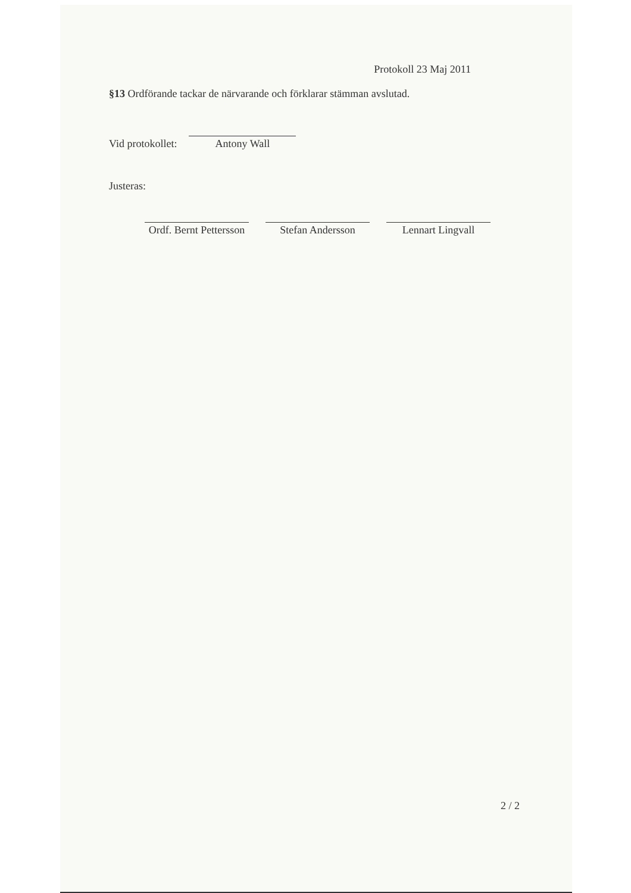Protokoll 23 Maj 2011
§13 Ordförande tackar de närvarande och förklarar stämman avslutad.
Vid protokollet:
Antony Wall
Justeras:
Ordf. Bernt Pettersson
Stefan Andersson Lennart Lingvall
2 / 2